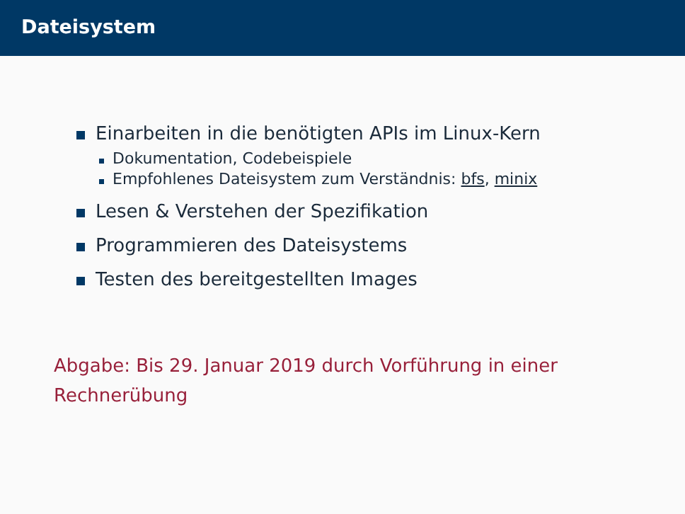Dateisystem
Einarbeiten in die benötigten APIs im Linux-Kern
Dokumentation, Codebeispiele
Empfohlenes Dateisystem zum Verständnis: bfs, minix
Lesen & Verstehen der Spezifikation
Programmieren des Dateisystems
Testen des bereitgestellten Images
Abgabe: Bis 29. Januar 2019 durch Vorführung in einer
Rechnerübung